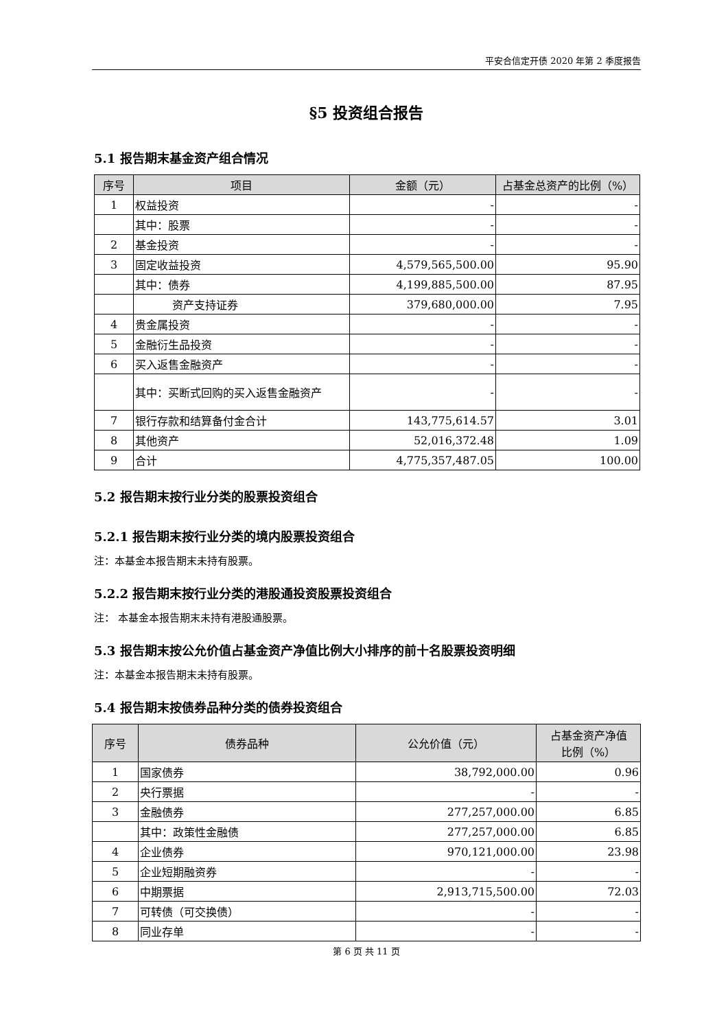平安合信定开债 2020 年第 2 季度报告
§5 投资组合报告
5.1 报告期末基金资产组合情况
| 序号 | 项目 | 金额（元） | 占基金总资产的比例（%） |
| --- | --- | --- | --- |
| 1 | 权益投资 | - | - |
| | 其中：股票 | - | - |
| 2 | 基金投资 | - | - |
| 3 | 固定收益投资 | 4,579,565,500.00 | 95.90 |
| | 其中：债券 | 4,199,885,500.00 | 87.95 |
| | 资产支持证券 | 379,680,000.00 | 7.95 |
| 4 | 贵金属投资 | - | - |
| 5 | 金融衍生品投资 | - | - |
| 6 | 买入返售金融资产 | - | - |
| | 其中：买断式回购的买入返售金融资产 | - | - |
| 7 | 银行存款和结算备付金合计 | 143,775,614.57 | 3.01 |
| 8 | 其他资产 | 52,016,372.48 | 1.09 |
| 9 | 合计 | 4,775,357,487.05 | 100.00 |
5.2 报告期末按行业分类的股票投资组合
5.2.1 报告期末按行业分类的境内股票投资组合
注：本基金本报告期末未持有股票。
5.2.2 报告期末按行业分类的港股通投资股票投资组合
注： 本基金本报告期末未持有港股通股票。
5.3 报告期末按公允价值占基金资产净值比例大小排序的前十名股票投资明细
注：本基金本报告期末未持有股票。
5.4 报告期末按债券品种分类的债券投资组合
| 序号 | 债券品种 | 公允价值（元） | 占基金资产净值 比例（%） |
| --- | --- | --- | --- |
| 1 | 国家债券 | 38,792,000.00 | 0.96 |
| 2 | 央行票据 | - | - |
| 3 | 金融债券 | 277,257,000.00 | 6.85 |
| | 其中：政策性金融债 | 277,257,000.00 | 6.85 |
| 4 | 企业债券 | 970,121,000.00 | 23.98 |
| 5 | 企业短期融资券 | - | - |
| 6 | 中期票据 | 2,913,715,500.00 | 72.03 |
| 7 | 可转债（可交换债） | - | - |
| 8 | 同业存单 | - | - |
第 6 页 共 11 页